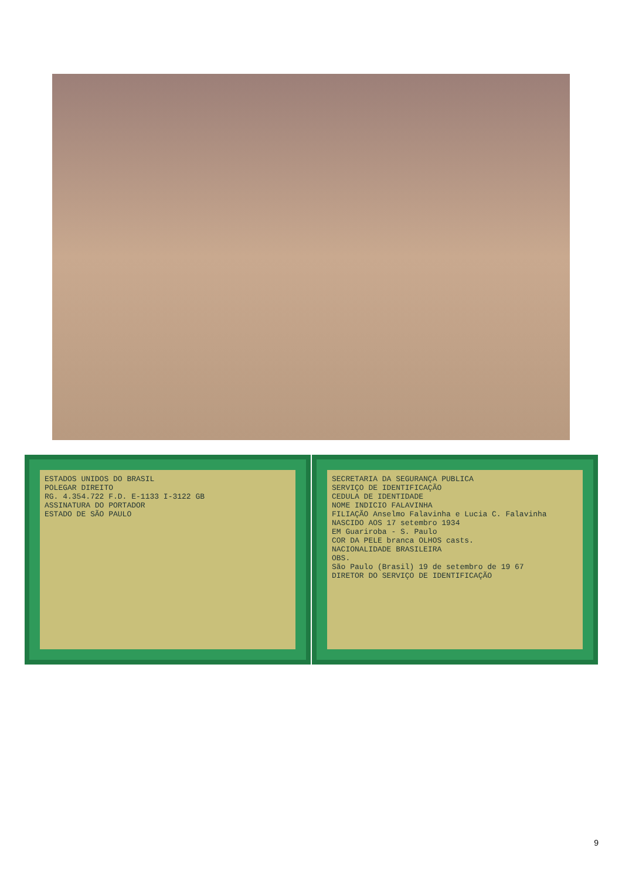ESTADOS UNIDOS DO BRASIL
POLEGAR DIREITO
RG. 4.354.722 F.D. E-1133 I-3122 GB
ASSINATURA DO PORTADOR
ESTADO DE SÃO PAULO
SECRETARIA DA SEGURANÇA PUBLICA
SERVIÇO DE IDENTIFICAÇÃO
CEDULA DE IDENTIDADE
NOME INDICIO FALAVINHA
FILIAÇÃO Anselmo Falavinha e Lucia C. Falavinha
NASCIDO AOS 17 setembro 1934
EM Guariroba - S. Paulo
COR DA PELE branca OLHOS casts.
NACIONALIDADE BRASILEIRA
OBS.
São Paulo (Brasil) 19 de setembro de 19 67
DIRETOR DO SERVIÇO DE IDENTIFICAÇÃO
9